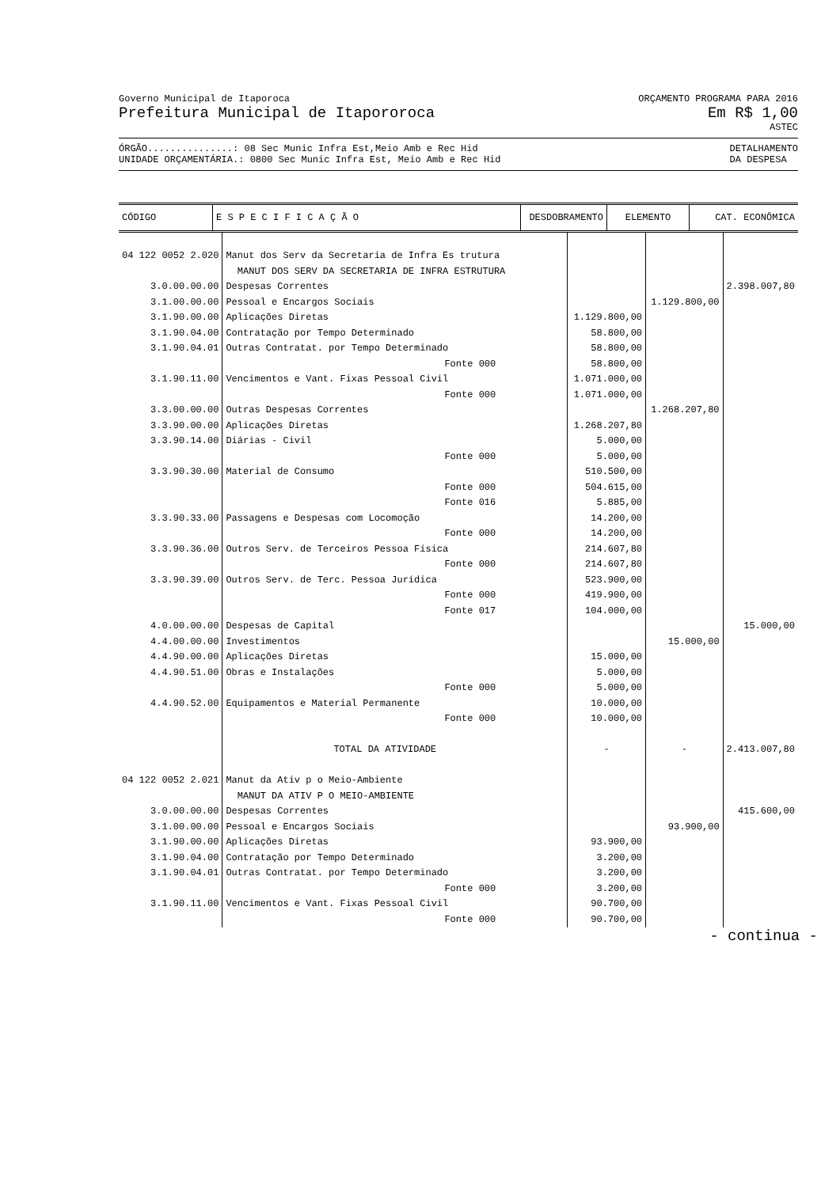Governo Municipal de Itaporoca
Prefeitura Municipal de Itapororoca
ORÇAMENTO PROGRAMA PARA 2016
Em R$ 1,00
ASTEC
ÓRGÃO...............: 08 Sec Munic Infra Est,Meio Amb e Rec Hid
UNIDADE ORÇAMENTÁRIA.: 0800 Sec Munic Infra Est, Meio Amb e Rec Hid
DETALHAMENTO
DA DESPESA
| CÓDIGO | E S P E C I F I C A Ç Ã O | DESDOBRAMENTO | ELEMENTO | CAT. ECONÔMICA |
| --- | --- | --- | --- | --- |
| 04 122 0052 2.020 | Manut dos Serv da Secretaria de Infra Es trutura | | | |
| | MANUT DOS SERV DA SECRETARIA DE INFRA ESTRUTURA | | | |
| 3.0.00.00.00 | Despesas Correntes | | | 2.398.007,80 |
| 3.1.00.00.00 | Pessoal e Encargos Sociais | | 1.129.800,00 | |
| 3.1.90.00.00 | Aplicações Diretas | 1.129.800,00 | | |
| 3.1.90.04.00 | Contratação por Tempo Determinado | 58.800,00 | | |
| 3.1.90.04.01 | Outras Contratat. por Tempo Determinado | 58.800,00 | | |
| | Fonte 000 | 58.800,00 | | |
| 3.1.90.11.00 | Vencimentos e Vant. Fixas Pessoal Civil | 1.071.000,00 | | |
| | Fonte 000 | 1.071.000,00 | | |
| 3.3.00.00.00 | Outras Despesas Correntes | | 1.268.207,80 | |
| 3.3.90.00.00 | Aplicações Diretas | 1.268.207,80 | | |
| 3.3.90.14.00 | Diárias - Civil | 5.000,00 | | |
| | Fonte 000 | 5.000,00 | | |
| 3.3.90.30.00 | Material de Consumo | 510.500,00 | | |
| | Fonte 000 | 504.615,00 | | |
| | Fonte 016 | 5.885,00 | | |
| 3.3.90.33.00 | Passagens e Despesas com Locomoção | 14.200,00 | | |
| | Fonte 000 | 14.200,00 | | |
| 3.3.90.36.00 | Outros Serv. de Terceiros Pessoa Física | 214.607,80 | | |
| | Fonte 000 | 214.607,80 | | |
| 3.3.90.39.00 | Outros Serv. de Terc. Pessoa Jurídica | 523.900,00 | | |
| | Fonte 000 | 419.900,00 | | |
| | Fonte 017 | 104.000,00 | | |
| 4.0.00.00.00 | Despesas de Capital | | | 15.000,00 |
| 4.4.00.00.00 | Investimentos | | 15.000,00 | |
| 4.4.90.00.00 | Aplicações Diretas | 15.000,00 | | |
| 4.4.90.51.00 | Obras e Instalações | 5.000,00 | | |
| | Fonte 000 | 5.000,00 | | |
| 4.4.90.52.00 | Equipamentos e Material Permanente | 10.000,00 | | |
| | Fonte 000 | 10.000,00 | | |
| | TOTAL DA ATIVIDADE | - | - | 2.413.007,80 |
| 04 122 0052 2.021 | Manut da Ativ p o Meio-Ambiente | | | |
| | MANUT DA ATIV P O MEIO-AMBIENTE | | | |
| 3.0.00.00.00 | Despesas Correntes | | | 415.600,00 |
| 3.1.00.00.00 | Pessoal e Encargos Sociais | | 93.900,00 | |
| 3.1.90.00.00 | Aplicações Diretas | 93.900,00 | | |
| 3.1.90.04.00 | Contratação por Tempo Determinado | 3.200,00 | | |
| 3.1.90.04.01 | Outras Contratat. por Tempo Determinado | 3.200,00 | | |
| | Fonte 000 | 3.200,00 | | |
| 3.1.90.11.00 | Vencimentos e Vant. Fixas Pessoal Civil | 90.700,00 | | |
| | Fonte 000 | 90.700,00 | | |
- continua -